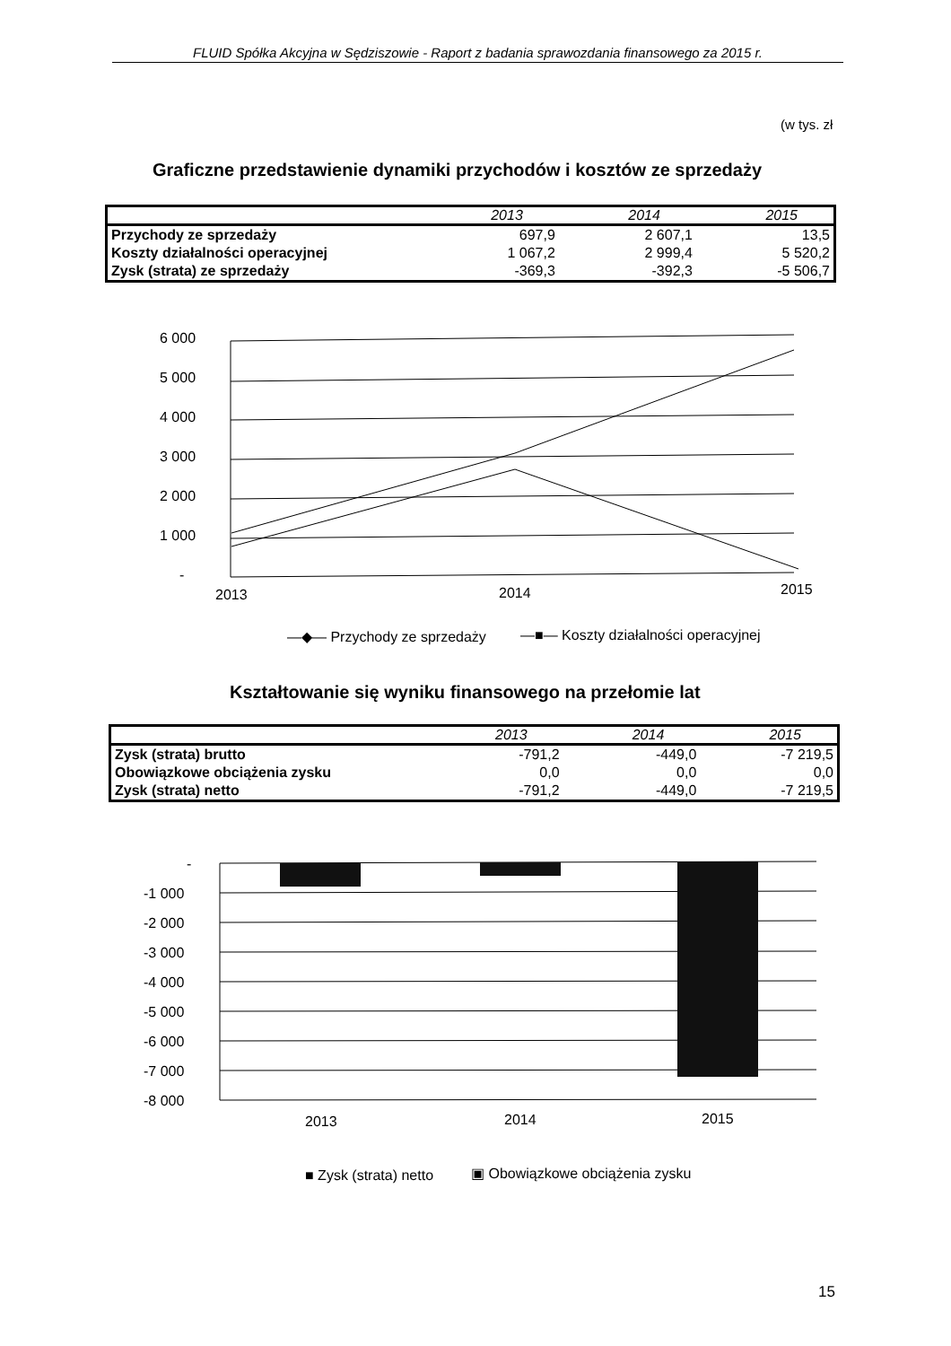FLUID Spółka Akcyjna w Sędziszowie - Raport z badania sprawozdania finansowego za 2015 r.
(w tys. zł
Graficzne przedstawienie dynamiki przychodów i kosztów ze sprzedaży
| | 2013 | 2014 | 2015 |
| --- | --- | --- | --- |
| Przychody ze sprzedaży | 697,9 | 2 607,1 | 13,5 |
| Koszty działalności operacyjnej | 1 067,2 | 2 999,4 | 5 520,2 |
| Zysk (strata) ze sprzedaży | -369,3 | -392,3 | -5 506,7 |
6 000
5 000
4 000
3 000
2 000
1 000
-
2013
2014
2015
—◆— Przychody ze sprzedaży
—■— Koszty działalności operacyjnej
Kształtowanie się wyniku finansowego na przełomie lat
| | 2013 | 2014 | 2015 |
| --- | --- | --- | --- |
| Zysk (strata) brutto | -791,2 | -449,0 | -7 219,5 |
| Obowiązkowe obciążenia zysku | 0,0 | 0,0 | 0,0 |
| Zysk (strata) netto | -791,2 | -449,0 | -7 219,5 |
-
-1 000
-2 000
-3 000
-4 000
-5 000
-6 000
-7 000
-8 000
2013
2014
2015
■ Zysk (strata) netto
▣ Obowiązkowe obciążenia zysku
15